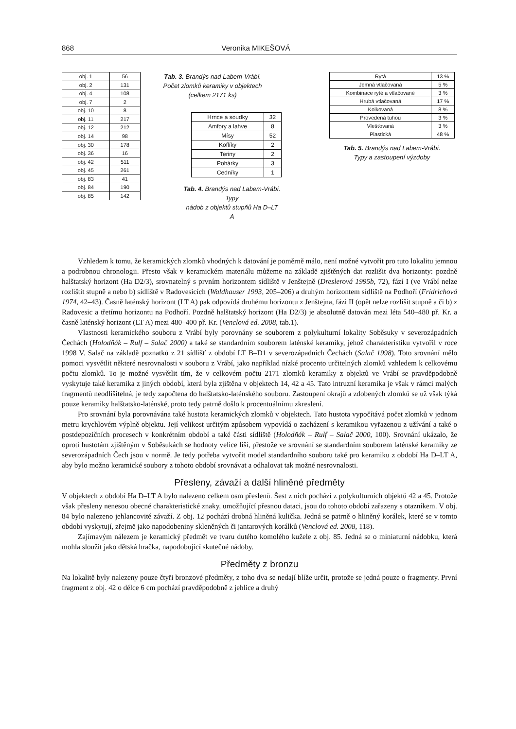868 Veronika MIKEŠOVÁ
| obj. 1 | 56 |
| obj. 2 | 131 |
| obj. 4 | 108 |
| obj. 7 | 2 |
| obj. 10 | 8 |
| obj. 11 | 217 |
| obj. 12 | 212 |
| obj. 14 | 98 |
| obj. 30 | 178 |
| obj. 36 | 16 |
| obj. 42 | 511 |
| obj. 45 | 261 |
| obj. 83 | 41 |
| obj. 84 | 190 |
| obj. 85 | 142 |
Tab. 3. Brandýs nad Labem-Vrábí.
Počet zlomků keramiky v objektech
(celkem 2171 ks)
| Hrnce a soudky | 32 |
| Amfory a lahve | 8 |
| Mísy | 52 |
| Koflíky | 2 |
| Teriny | 2 |
| Pohárky | 3 |
| Cedníky | 1 |
Tab. 4. Brandýs nad Labem-Vrábí. Typy
nádob z objektů stupňů Ha D–LT A
| Rytá | 13 % |
| Jemná vtlačovaná | 5 % |
| Kombinace ryté a vtlačované | 3 % |
| Hrubá vtlačovaná | 17 % |
| Kolkovaná | 8 % |
| Provedená tuhou | 3 % |
| Vlešťovaná | 3 % |
| Plastická | 48 % |
Tab. 5. Brandýs nad Labem-Vrábí.
Typy a zastoupení výzdoby
Vzhledem k tomu, že keramických zlomků vhodných k datování je poměrně málo, není možné vytvořit pro tuto lokalitu jemnou a podrobnou chronologii. Přesto však v keramickém materiálu můžeme na základě zjištěných dat rozlišit dva horizonty: pozdně halštatský horizont (Ha D2/3), srovnatelný s prvním horizontem sídliště v Jenštejně (Dreslerová 1995b, 72), fází I (ve Vrábí nelze rozlištit stupně a nebo b) sídliště v Radovesicích (Waldhauser 1993, 205–206) a druhým horizontem sídliště na Podhoří (Fridrichová 1974, 42–43). Časně laténský horizont (LT A) pak odpovídá druhému horizontu z Jenštejna, fázi II (opět nelze rozlišit stupně a či b) z Radovesic a třetímu horizontu na Podhoří. Pozdně halštatský horizont (Ha D2/3) je absolutně datován mezi léta 540–480 př. Kr. a časně laténský horizont (LT A) mezi 480–400 př. Kr. (Venclová ed. 2008, tab.1).
Vlastnosti keramického souboru z Vrábí byly porovnány se souborem z polykulturní lokality Soběsuky v severozápadních Čechách (Holodňák – Rulf – Salač 2000) a také se standardním souborem laténské keramiky, jehož charakteristiku vytvořil v roce 1998 V. Salač na základě poznatků z 21 sídlišť z období LT B–D1 v severozápadních Čechách (Salač 1998). Toto srovnání mělo pomoci vysvětlit některé nesrovnalosti v souboru z Vrábí, jako například nízké procento určitelných zlomků vzhledem k celkovému počtu zlomků. To je možné vysvětlit tím, že v celkovém počtu 2171 zlomků keramiky z objektů ve Vrábí se pravděpodobně vyskytuje také keramika z jiných období, která byla zjištěna v objektech 14, 42 a 45. Tato intruzní keramika je však v rámci malých fragmentů neodlišitelná, je tedy započtena do halštatsko-laténského souboru. Zastoupení okrajů a zdobených zlomků se už však týká pouze keramiky halštatsko-laténské, proto tedy patrně došlo k procentuálnímu zkreslení.
Pro srovnání byla porovnávána také hustota keramických zlomků v objektech. Tato hustota vypočítává počet zlomků v jednom metru krychlovém výplně objektu. Její velikost určitým způsobem vypovídá o zacházení s keramikou vyřazenou z užívání a také o postdepozičních procesech v konkrétním období a také části sídliště (Holodňák – Rulf – Salač 2000, 100). Srovnání ukázalo, že oproti hustotám zjištěným v Soběsukách se hodnoty velice liší, přestože ve srovnání se standardním souborem laténské keramiky ze severozápadních Čech jsou v normě. Je tedy potřeba vytvořit model standardního souboru také pro keramiku z období Ha D–LT A, aby bylo možno keramické soubory z tohoto období srovnávat a odhalovat tak možné nesrovnalosti.
Přesleny, závaží a další hliněné předměty
V objektech z období Ha D–LT A bylo nalezeno celkem osm přeslenů. Šest z nich pochází z polykulturních objektů 42 a 45. Protože však přesleny nenesou obecné charakteristické znaky, umožňující přesnou dataci, jsou do tohoto období zařazeny s otazníkem. V obj. 84 bylo nalezeno jehlancovité závaží. Z obj. 12 pochází drobná hliněná kulička. Jedná se patrně o hliněný korálek, které se v tomto období vyskytují, zřejmě jako napodobeniny skleněných či jantarových korálků (Venclová ed. 2008, 118).
Zajímavým nálezem je keramický předmět ve tvaru dutého komolého kužele z obj. 85. Jedná se o miniaturní nádobku, která mohla sloužit jako dětská hračka, napodobující skutečné nádoby.
Předměty z bronzu
Na lokalitě byly nalezeny pouze čtyři bronzové předměty, z toho dva se nedají blíže určit, protože se jedná pouze o fragmenty. První fragment z obj. 42 o délce 6 cm pochází pravděpodobně z jehlice a druhý